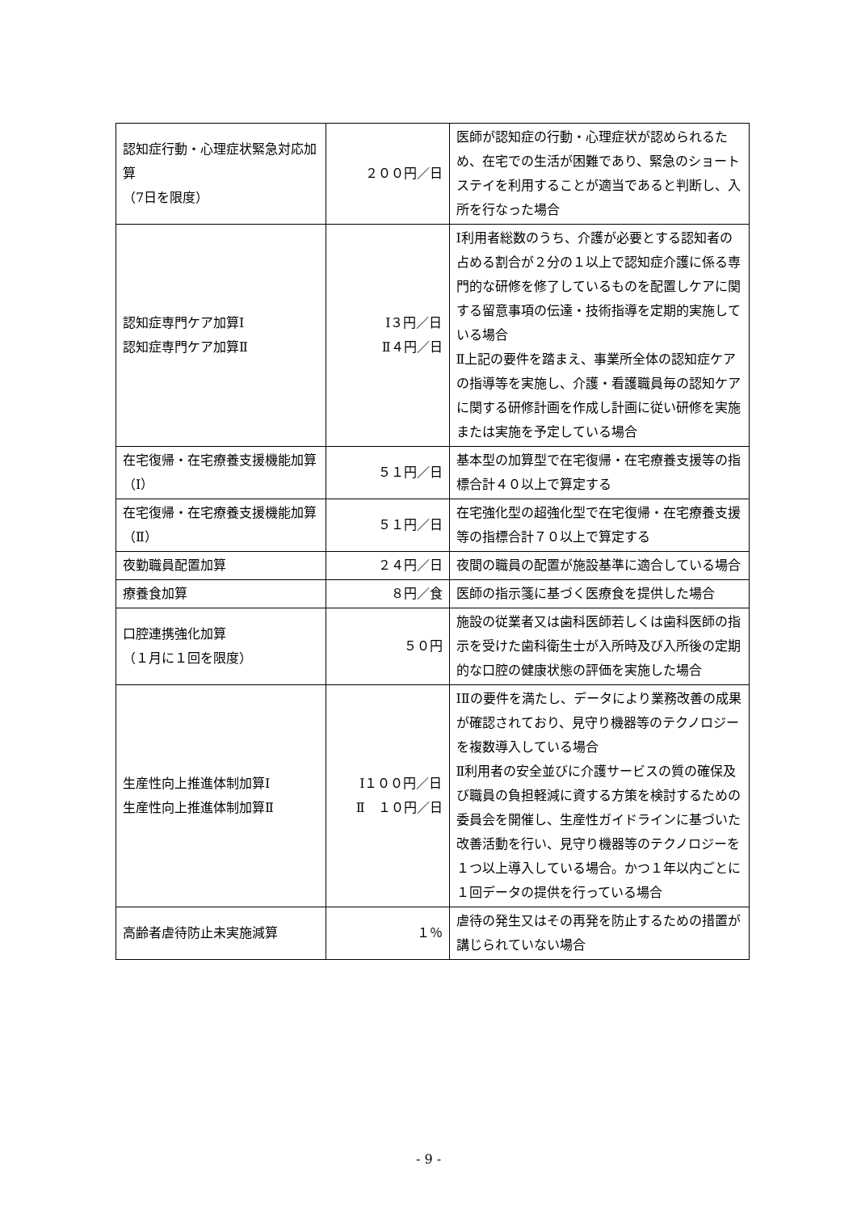| 認知症行動・心理症状緊急対応加算 （7日を限度） | ２００円／日 | 医師が認知症の行動・心理症状が認められるため、在宅での生活が困難であり、緊急のショートステイを利用することが適当であると判断し、入所を行なった場合 |
| 認知症専門ケア加算Ⅰ 認知症専門ケア加算Ⅱ | Ⅰ３円／日 Ⅱ４円／日 | Ⅰ利用者総数のうち、介護が必要とする認知者の占める割合が２分の１以上で認知症介護に係る専門的な研修を修了しているものを配置しケアに関する留意事項の伝達・技術指導を定期的実施している場合 Ⅱ上記の要件を踏まえ、事業所全体の認知症ケアの指導等を実施し、介護・看護職員毎の認知ケアに関する研修計画を作成し計画に従い研修を実施または実施を予定している場合 |
| 在宅復帰・在宅療養支援機能加算（Ⅰ） | ５１円／日 | 基本型の加算型で在宅復帰・在宅療養支援等の指標合計４０以上で算定する |
| 在宅復帰・在宅療養支援機能加算（Ⅱ） | ５１円／日 | 在宅強化型の超強化型で在宅復帰・在宅療養支援等の指標合計７０以上で算定する |
| 夜勤職員配置加算 | ２４円／日 | 夜間の職員の配置が施設基準に適合している場合 |
| 療養食加算 | ８円／食 | 医師の指示箋に基づく医療食を提供した場合 |
| 口腔連携強化加算 （１月に１回を限度） | ５０円 | 施設の従業者又は歯科医師若しくは歯科医師の指示を受けた歯科衛生士が入所時及び入所後の定期的な口腔の健康状態の評価を実施した場合 |
| 生産性向上推進体制加算Ⅰ 生産性向上推進体制加算Ⅱ | Ⅰ１００円／日 Ⅱ １０円／日 | ⅠⅡの要件を満たし、データにより業務改善の成果が確認されており、見守り機器等のテクノロジーを複数導入している場合 Ⅱ利用者の安全並びに介護サービスの質の確保及び職員の負担軽減に資する方策を検討するための委員会を開催し、生産性ガイドラインに基づいた改善活動を行い、見守り機器等のテクノロジーを１つ以上導入している場合。かつ１年以内ごとに１回データの提供を行っている場合 |
| 高齢者虐待防止未実施減算 | １％ | 虐待の発生又はその再発を防止するための措置が講じられていない場合 |
- 9 -